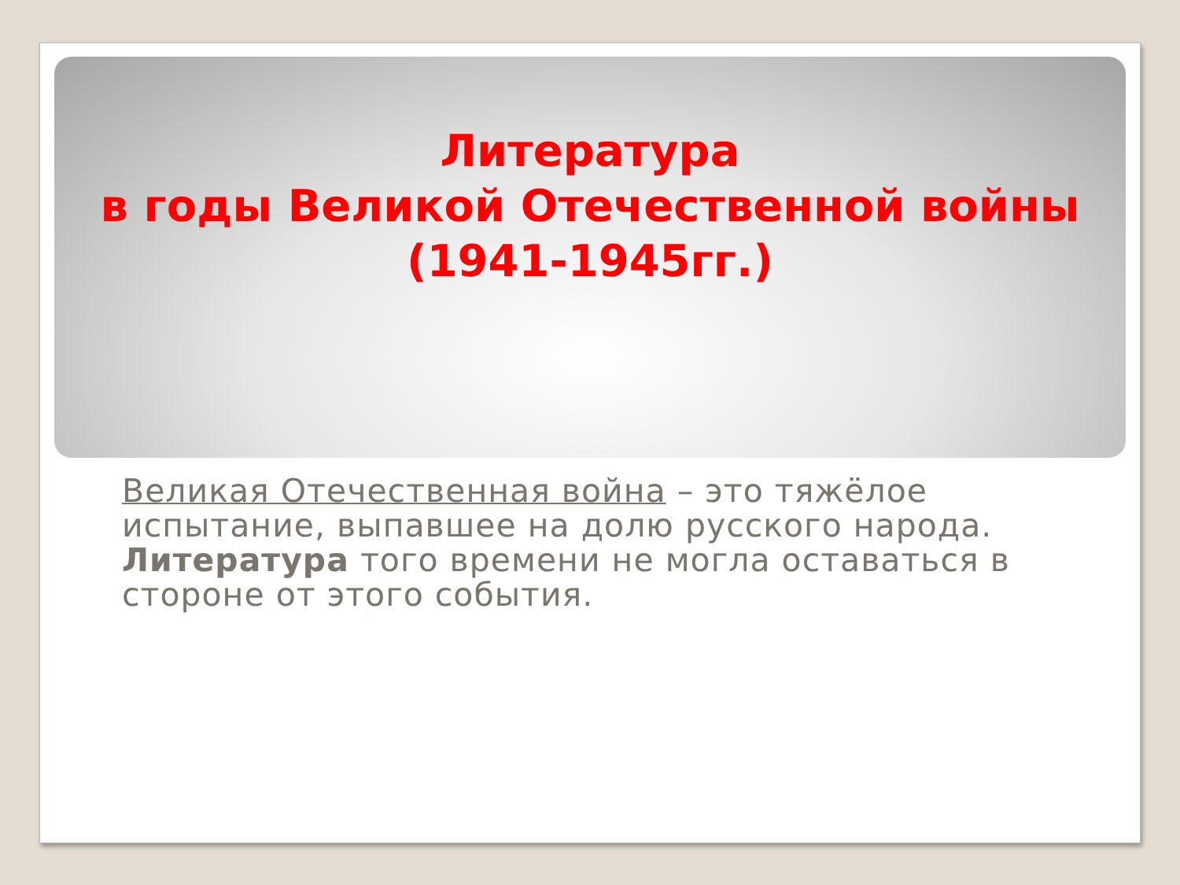Литература
в годы Великой Отечественной войны
(1941-1945гг.)
Великая Отечественная война – это тяжёлое испытание, выпавшее на долю русского народа. Литература того времени не могла оставаться в стороне от этого события.